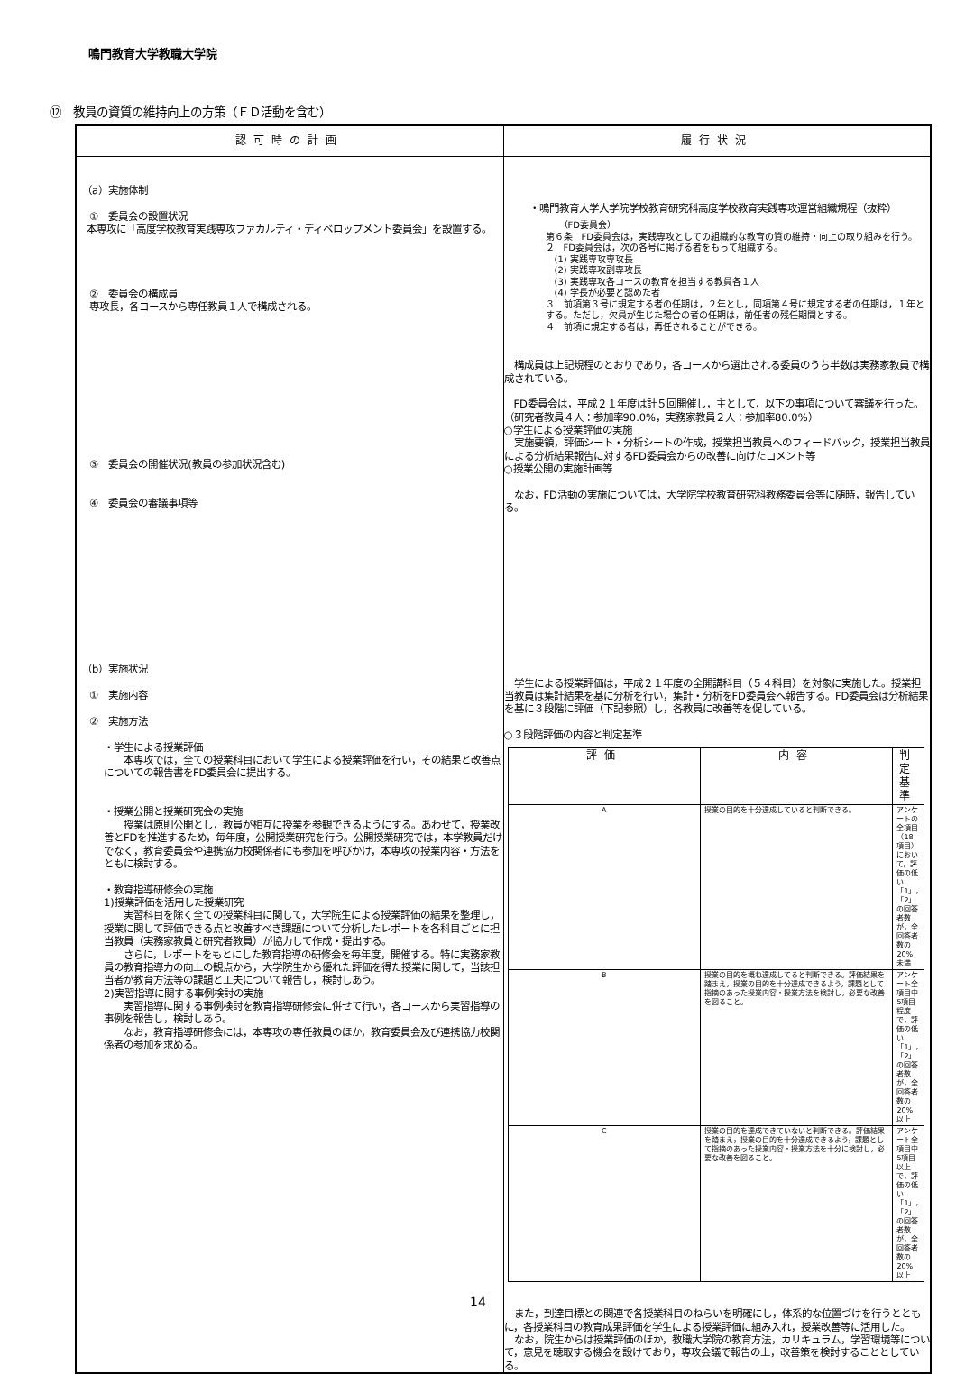鳴門教育大学教職大学院
⑫　教員の資質の維持向上の方策（ＦＤ活動を含む）
| 認可時の計画 | 履行状況 |
| --- | --- |
| （a）実施体制 ① 委員会の設置状況 本専攻に「高度学校教育実践専攻ファカルティ・ディベロップメント委員会」を設置する。 ② 委員会の構成員 専攻長，各コースから専任教員１人で構成される。 ③ 委員会の開催状況(教員の参加状況含む) ④ 委員会の審議事項等 （b）実施状況 ① 実施内容 ② 実施方法 ・学生による授業評価 本専攻では，全ての授業科目において学生による授業評価を行い，その結果と改善点についての報告書をFD委員会に提出する。 ・授業公開と授業研究会の実施 授業は原則公開とし，教員が相互に授業を参観できるようにする。あわせて，授業改善とFDを推進するため，毎年度，公開授業研究を行う。公開授業研究では，本学教員だけでなく，教育委員会や連携協力校関係者にも参加を呼びかけ，本専攻の授業内容・方法をともに検討する。 ・教育指導研修会の実施 1)授業評価を活用した授業研究 実習科目を除く全ての授業科目に関して，大学院生による授業評価の結果を整理し，授業に関して評価できる点と改善すべき課題について分析したレポートを各科目ごとに担当教員（実務家教員と研究者教員）が協力して作成・提出する。 さらに，レポートをもとにした教育指導の研修会を毎年度，開催する。特に実務家教員の教育指導力の向上の観点から，大学院生から優れた評価を得た授業に関して，当該担当者が教育方法等の課題と工夫について報告し，検討しあう。 2)実習指導に関する事例検討の実施 実習指導に関する事例検討を教育指導研修会に併せて行い，各コースから実習指導の事例を報告し，検討しあう。 なお，教育指導研修会には，本専攻の専任教員のほか，教育委員会及び連携協力校関係者の参加を求める。 | ・鳴門教育大学大学院学校教育研究科高度学校教育実践専攻運営組織規程（抜粋） （FD委員会） 第６条 FD委員会は，実践専攻としての組織的な教育の質の維持・向上の取り組みを行う。 ２ FD委員会は，次の各号に掲げる者をもって組織する。 (1) 実践専攻専攻長 (2) 実践専攻副専攻長 (3) 実践専攻各コースの教育を担当する教員各１人 (4) 学長が必要と認めた者 ３ 前項第３号に規定する者の任期は，２年とし，同項第４号に規定する者の任期は，１年とする。ただし，欠員が生じた場合の者の任期は，前任者の残任期間とする。 ４ 前項に規定する者は，再任されることができる。 構成員は上記規程のとおりであり，各コースから選出される委員のうち半数は実務家教員で構成されている。 FD委員会は，平成２１年度は計５回開催し，主として，以下の事項について審議を行った。（研究者教員４人：参加率90.0%，実務家教員２人：参加率80.0%） ○学生による授業評価の実施 実施要領，評価シート・分析シートの作成，授業担当教員へのフィードバック，授業担当教員による分析結果報告に対するFD委員会からの改善に向けたコメント等 ○授業公開の実施計画等 なお，FD活動の実施については，大学院学校教育研究科教務委員会等に随時，報告している。 学生による授業評価は，平成２１年度の全開講科目（５４科目）を対象に実施した。授業担当教員は集計結果を基に分析を行い，集計・分析をFD委員会へ報告する。FD委員会は分析結果を基に３段階に評価（下記参照）し，各教員に改善等を促している。 ○３段階評価の内容と判定基準 / 評価 / 内容 / 判定基準 / / --- / --- / --- / / A / 授業の目的を十分達成していると判断できる。 / アンケートの全項目（18項目）において，評価の低い「1」，「2」の回答者数が，全回答者数の20%未満 / / B / 授業の目的を概ね達成してると判断できる。評価結果を踏まえ，授業の目的を十分達成できるよう，課題として指摘のあった授業内容・授業方法を検討し，必要な改善を図ること。 / アンケート全項目中5項目程度で，評価の低い「1」，「2」の回答者数が，全回答者数の20%以上 / / C / 授業の目的を達成できていないと判断できる。評価結果を踏まえ，授業の目的を十分達成できるよう，課題として指摘のあった授業内容・授業方法を十分に検討し，必要な改善を図ること。 / アンケート全項目中5項目以上で，評価の低い「1」，「2」の回答者数が，全回答者数の20%以上 / また，到達目標との関連で各授業科目のねらいを明確にし，体系的な位置づけを行うとともに，各授業科目の教育成果評価を学生による授業評価に組み入れ，授業改善等に活用した。 なお，院生からは授業評価のほか，教職大学院の教育方法，カリキュラム，学習環境等について，意見を聴取する機会を設けており，専攻会議で報告の上，改善策を検討することとしている。 |
14